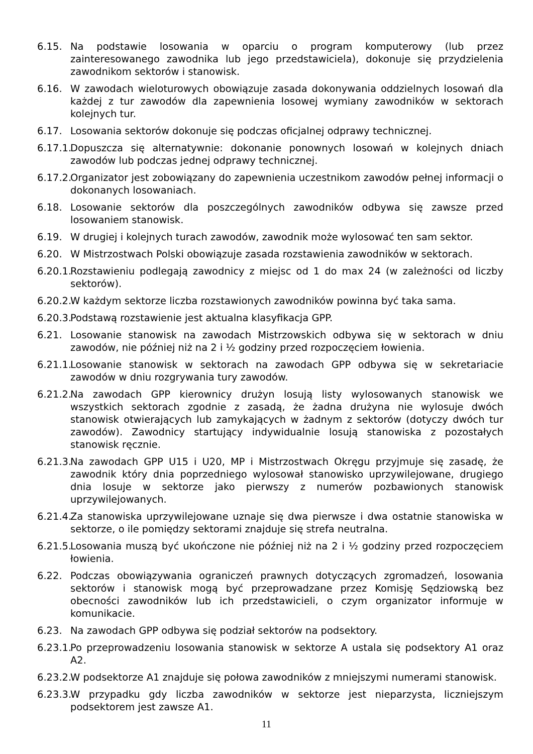6.15. Na podstawie losowania w oparciu o program komputerowy (lub przez zainteresowanego zawodnika lub jego przedstawiciela), dokonuje się przydzielenia zawodnikom sektorów i stanowisk.
6.16. W zawodach wieloturowych obowiązuje zasada dokonywania oddzielnych losowań dla każdej z tur zawodów dla zapewnienia losowej wymiany zawodników w sektorach kolejnych tur.
6.17. Losowania sektorów dokonuje się podczas oficjalnej odprawy technicznej.
6.17.1.
Dopuszcza się alternatywnie: dokonanie ponownych losowań w kolejnych dniach zawodów lub podczas jednej odprawy technicznej.
6.17.2.
Organizator jest zobowiązany do zapewnienia uczestnikom zawodów pełnej informacji o dokonanych losowaniach.
6.18. Losowanie sektorów dla poszczególnych zawodników odbywa się zawsze przed losowaniem stanowisk.
6.19. W drugiej i kolejnych turach zawodów, zawodnik może wylosować ten sam sektor.
6.20. W Mistrzostwach Polski obowiązuje zasada rozstawienia zawodników w sektorach.
6.20.1.
Rozstawieniu podlegają zawodnicy z miejsc od 1 do max 24 (w zależności od liczby sektorów).
6.20.2.
W każdym sektorze liczba rozstawionych zawodników powinna być taka sama.
6.20.3.
Podstawą rozstawienie jest aktualna klasyfikacja GPP.
6.21. Losowanie stanowisk na zawodach Mistrzowskich odbywa się w sektorach w dniu zawodów, nie później niż na 2 i ½ godziny przed rozpoczęciem łowienia.
6.21.1.
Losowanie stanowisk w sektorach na zawodach GPP odbywa się w sekretariacie zawodów w dniu rozgrywania tury zawodów.
6.21.2.
Na zawodach GPP kierownicy drużyn losują listy wylosowanych stanowisk we wszystkich sektorach zgodnie z zasadą, że żadna drużyna nie wylosuje dwóch stanowisk otwierających lub zamykających w żadnym z sektorów (dotyczy dwóch tur zawodów). Zawodnicy startujący indywidualnie losują stanowiska z pozostałych stanowisk ręcznie.
6.21.3.
Na zawodach GPP U15 i U20, MP i Mistrzostwach Okręgu przyjmuje się zasadę, że zawodnik który dnia poprzedniego wylosował stanowisko uprzywilejowane, drugiego dnia losuje w sektorze jako pierwszy z numerów pozbawionych stanowisk uprzywilejowanych.
6.21.4.
Za stanowiska uprzywilejowane uznaje się dwa pierwsze i dwa ostatnie stanowiska w sektorze, o ile pomiędzy sektorami znajduje się strefa neutralna.
6.21.5.
Losowania muszą być ukończone nie później niż na 2 i ½ godziny przed rozpoczęciem łowienia.
6.22. Podczas obowiązywania ograniczeń prawnych dotyczących zgromadzeń, losowania sektorów i stanowisk mogą być przeprowadzane przez Komisję Sędziowską bez obecności zawodników lub ich przedstawicieli, o czym organizator informuje w komunikacie.
6.23. Na zawodach GPP odbywa się podział sektorów na podsektory.
6.23.1.
Po przeprowadzeniu losowania stanowisk w sektorze A ustala się podsektory A1 oraz A2.
6.23.2.
W podsektorze A1 znajduje się połowa zawodników z mniejszymi numerami stanowisk.
6.23.3.
W przypadku gdy liczba zawodników w sektorze jest nieparzysta, liczniejszym podsektorem jest zawsze A1.
11